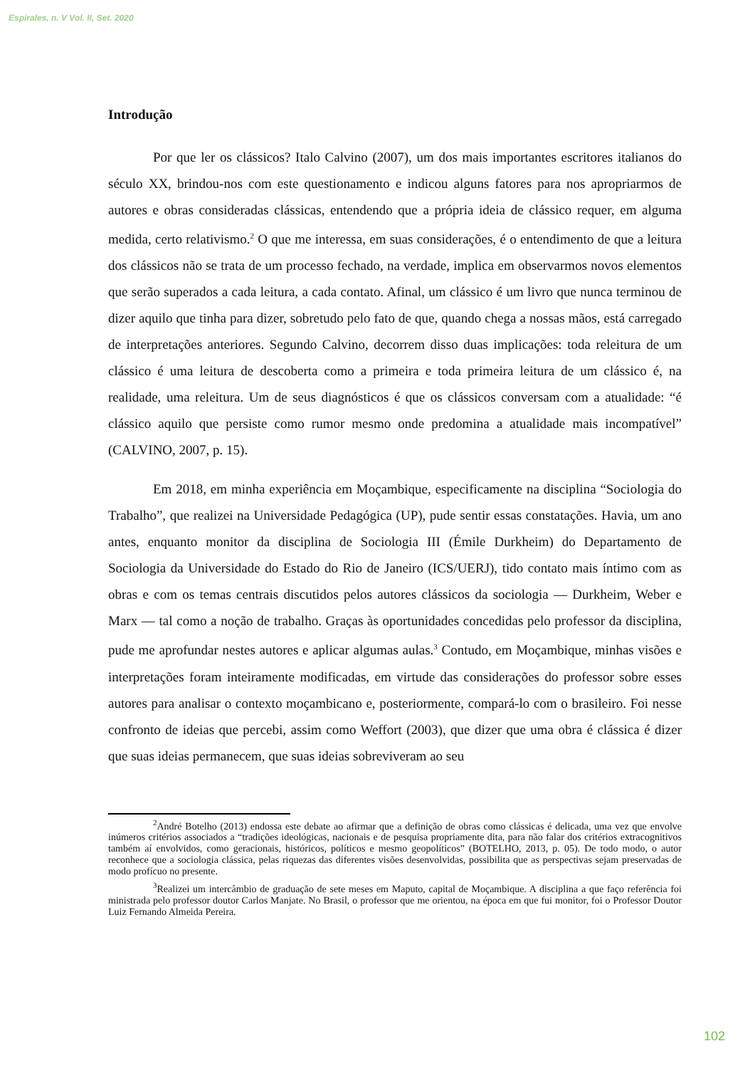Espirales, n. V Vol. II, Set. 2020
Introdução
Por que ler os clássicos? Italo Calvino (2007), um dos mais importantes escritores italianos do século XX, brindou-nos com este questionamento e indicou alguns fatores para nos apropriarmos de autores e obras consideradas clássicas, entendendo que a própria ideia de clássico requer, em alguma medida, certo relativismo.<sup>2</sup> O que me interessa, em suas considerações, é o entendimento de que a leitura dos clássicos não se trata de um processo fechado, na verdade, implica em observarmos novos elementos que serão superados a cada leitura, a cada contato. Afinal, um clássico é um livro que nunca terminou de dizer aquilo que tinha para dizer, sobretudo pelo fato de que, quando chega a nossas mãos, está carregado de interpretações anteriores. Segundo Calvino, decorrem disso duas implicações: toda releitura de um clássico é uma leitura de descoberta como a primeira e toda primeira leitura de um clássico é, na realidade, uma releitura. Um de seus diagnósticos é que os clássicos conversam com a atualidade: “é clássico aquilo que persiste como rumor mesmo onde predomina a atualidade mais incompatível” (CALVINO, 2007, p. 15).
Em 2018, em minha experiência em Moçambique, especificamente na disciplina “Sociologia do Trabalho”, que realizei na Universidade Pedagógica (UP), pude sentir essas constatações. Havia, um ano antes, enquanto monitor da disciplina de Sociologia III (Émile Durkheim) do Departamento de Sociologia da Universidade do Estado do Rio de Janeiro (ICS/UERJ), tido contato mais íntimo com as obras e com os temas centrais discutidos pelos autores clássicos da sociologia — Durkheim, Weber e Marx — tal como a noção de trabalho. Graças às oportunidades concedidas pelo professor da disciplina, pude me aprofundar nestes autores e aplicar algumas aulas.<sup>3</sup> Contudo, em Moçambique, minhas visões e interpretações foram inteiramente modificadas, em virtude das considerações do professor sobre esses autores para analisar o contexto moçambicano e, posteriormente, compará-lo com o brasileiro. Foi nesse confronto de ideias que percebi, assim como Weffort (2003), que dizer que uma obra é clássica é dizer que suas ideias permanecem, que suas ideias sobreviveram ao seu
<sup>2</sup> André Botelho (2013) endossa este debate ao afirmar que a definição de obras como clássicas é delicada, uma vez que envolve inúmeros critérios associados a “tradições ideológicas, nacionais e de pesquisa propriamente dita, para não falar dos critérios extracognitivos também aí envolvidos, como geracionais, históricos, políticos e mesmo geopolíticos” (BOTELHO, 2013, p. 05). De todo modo, o autor reconhece que a sociologia clássica, pelas riquezas das diferentes visões desenvolvidas, possibilita que as perspectivas sejam preservadas de modo profícuo no presente.
<sup>3</sup> Realizei um intercâmbio de graduação de sete meses em Maputo, capital de Moçambique. A disciplina a que faço referência foi ministrada pelo professor doutor Carlos Manjate. No Brasil, o professor que me orientou, na época em que fui monitor, foi o Professor Doutor Luiz Fernando Almeida Pereira.
102